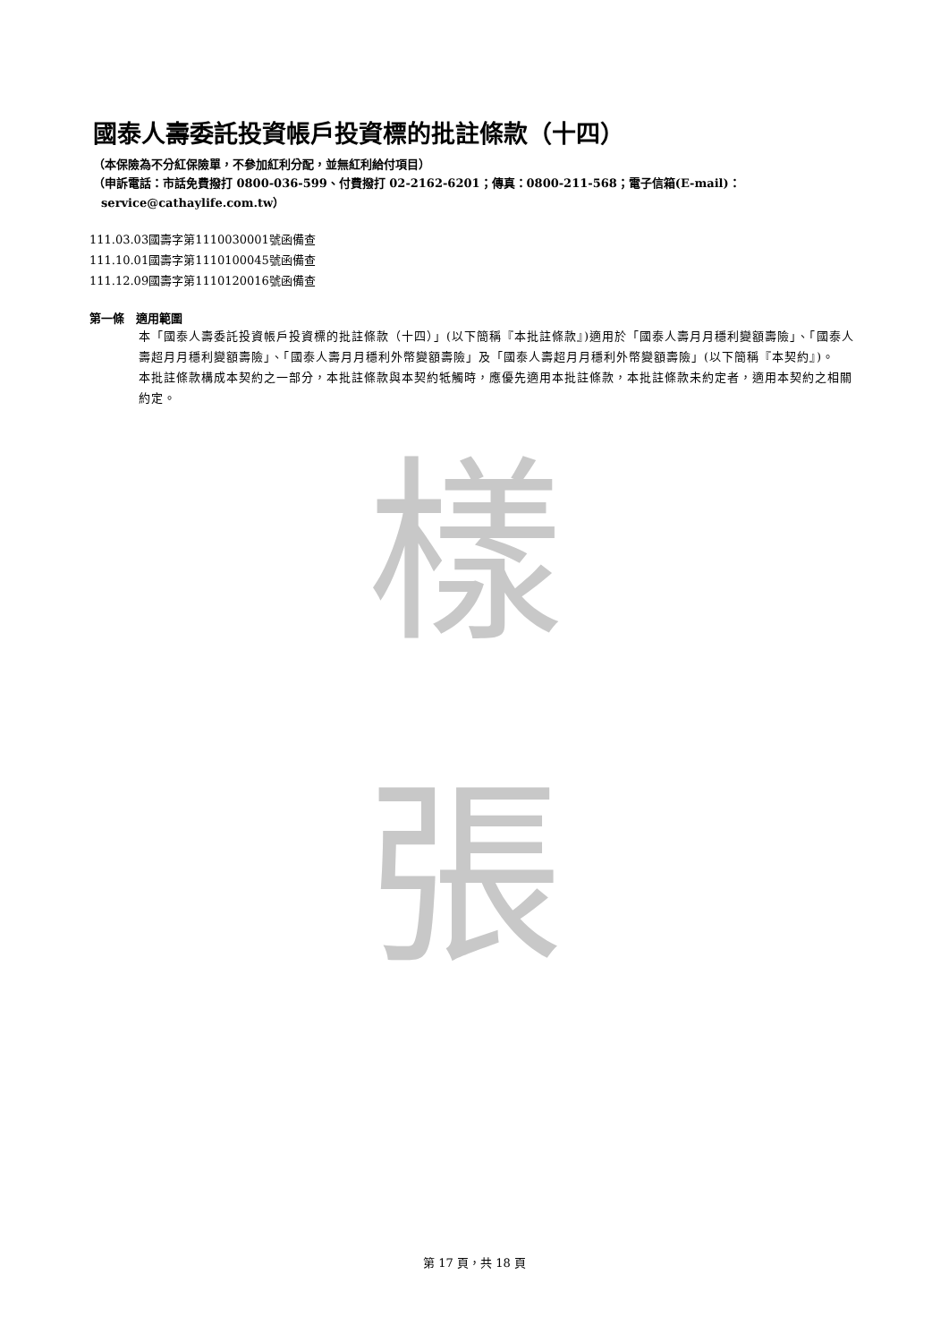國泰人壽委託投資帳戶投資標的批註條款（十四）
（本保險為不分紅保險單，不參加紅利分配，並無紅利給付項目）
（申訴電話：市話免費撥打 0800-036-599、付費撥打 02-2162-6201；傳真：0800-211-568；電子信箱(E-mail)：
service@cathaylife.com.tw）
111.03.03國壽字第1110030001號函備查
111.10.01國壽字第1110100045號函備查
111.12.09國壽字第1110120016號函備查
第一條　適用範圍
本「國泰人壽委託投資帳戶投資標的批註條款（十四）」(以下簡稱『本批註條款』)適用於「國泰人壽月月穩利變額壽險」、「國泰人壽超月月穩利變額壽險」、「國泰人壽月月穩利外幣變額壽險」及「國泰人壽超月月穩利外幣變額壽險」(以下簡稱『本契約』)。
本批註條款構成本契約之一部分，本批註條款與本契約牴觸時，應優先適用本批註條款，本批註條款未約定者，適用本契約之相關約定。
樣
張
第 17 頁，共 18 頁